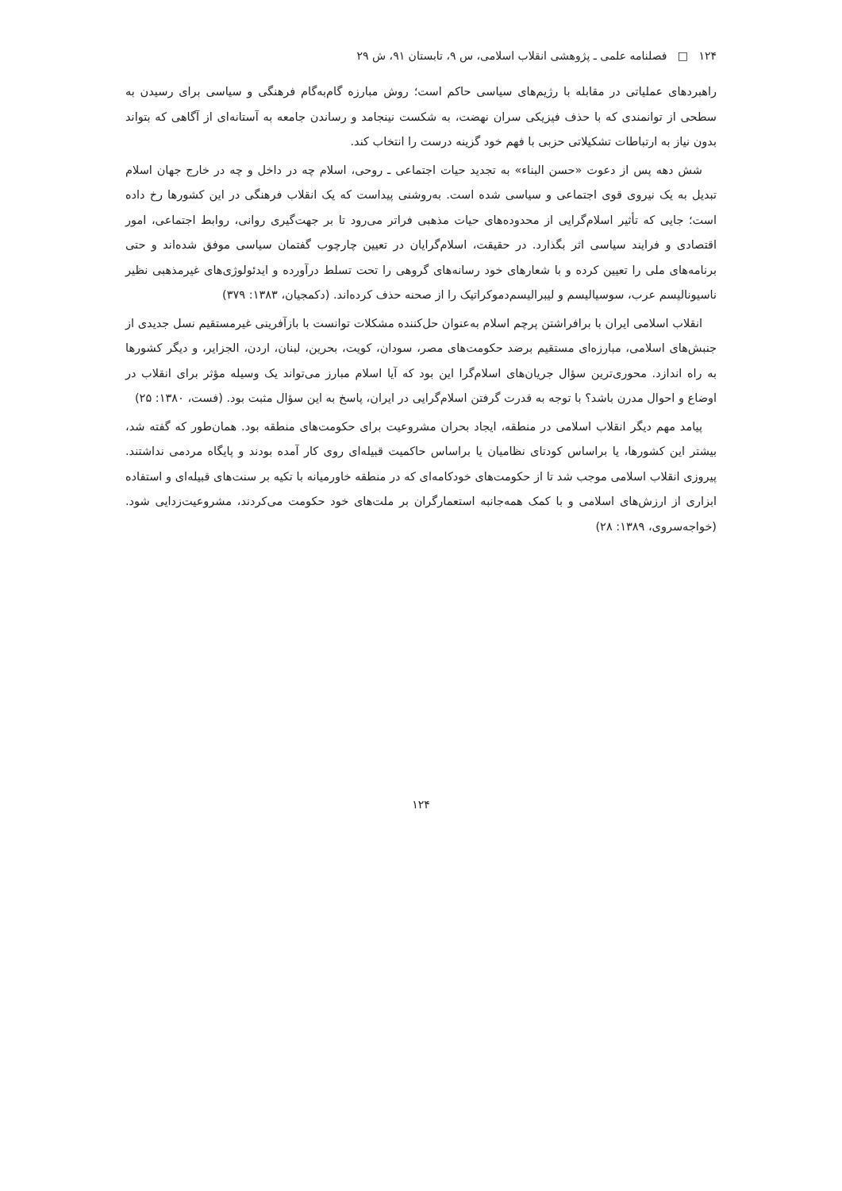۱۲۴ □ فصلنامه علمی ـ پژوهشی انقلاب اسلامی، س ۹، تابستان ۹۱، ش ۲۹
راهبردهای عملیاتی در مقابله با رژیم‌های سیاسی حاکم است؛ روش مبارزه گام‌به‌گام فرهنگی و سیاسی برای رسیدن به سطحی از توانمندی که با حذف فیزیکی سران نهضت، به شکست نینجامد و رساندن جامعه به آستانه‌ای از آگاهی که بتواند بدون نیاز به ارتباطات تشکیلاتی حزبی با فهم خود گزینه درست را انتخاب کند.
شش دهه پس از دعوت «حسن البناء» به تجدید حیات اجتماعی ـ روحی، اسلام چه در داخل و چه در خارج جهان اسلام تبدیل به یک نیروی قوی اجتماعی و سیاسی شده است. به‌روشنی پیداست که یک انقلاب فرهنگی در این کشورها رخ داده است؛ جایی که تأثیر اسلام‌گرایی از محدوده‌های حیات مذهبی فراتر می‌رود تا بر جهت‌گیری روانی، روابط اجتماعی، امور اقتصادی و فرایند سیاسی اثر بگذارد. در حقیقت، اسلام‌گرایان در تعیین چارچوب گفتمان سیاسی موفق شده‌اند و حتی برنامه‌های ملی را تعیین کرده و با شعارهای خود رسانه‌های گروهی را تحت تسلط درآورده و ایدئولوژی‌های غیرمذهبی نظیر ناسیونالیسم عرب، سوسیالیسم و لیبرالیسم‌دموکراتیک را از صحنه حذف کرده‌اند. (دکمجیان، ۱۳۸۳: ۳۷۹)
انقلاب اسلامی ایران با برافراشتن پرچم اسلام به‌عنوان حل‌کننده مشکلات توانست با بازآفرینی غیرمستقیم نسل جدیدی از جنبش‌های اسلامی، مبارزه‌ای مستقیم برضد حکومت‌های مصر، سودان، کویت، بحرین، لبنان، اردن، الجزایر، و دیگر کشورها به راه اندازد. محوری‌ترین سؤال جریان‌های اسلام‌گرا این بود که آیا اسلام مبارز می‌تواند یک وسیله مؤثر برای انقلاب در اوضاع و احوال مدرن باشد؟ با توجه به قدرت گرفتن اسلام‌گرایی در ایران، پاسخ به این سؤال مثبت بود. (فست، ۱۳۸۰: ۲۵)
پیامد مهم دیگر انقلاب اسلامی در منطقه، ایجاد بحران مشروعیت برای حکومت‌های منطقه بود. همان‌طور که گفته شد، بیشتر این کشورها، یا براساس کودتای نظامیان یا براساس حاکمیت قبیله‌ای روی کار آمده بودند و پایگاه مردمی نداشتند. پیروزی انقلاب اسلامی موجب شد تا از حکومت‌های خودکامه‌ای که در منطقه خاورمیانه با تکیه بر سنت‌های قبیله‌ای و استفاده ابزاری از ارزش‌های اسلامی و با کمک همه‌جانبه استعمارگران بر ملت‌های خود حکومت می‌کردند، مشروعیت‌زدایی شود. (خواجه‌سروی، ۱۳۸۹: ۲۸)
۱۲۴